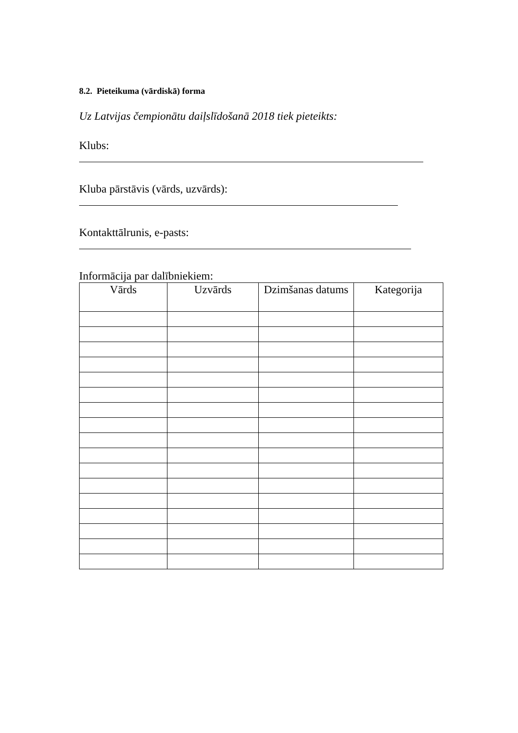8.2. Pieteikuma (vārdiskā) forma
Uz Latvijas čempionātu daiļslīdošanā 2018 tiek pieteikts:
Klubs:
Kluba pārstāvis (vārds, uzvārds):
Kontakttālrunis, e-pasts:
Informācija par dalībniekiem:
| Vārds | Uzvārds | Dzimšanas datums | Kategorija |
| --- | --- | --- | --- |